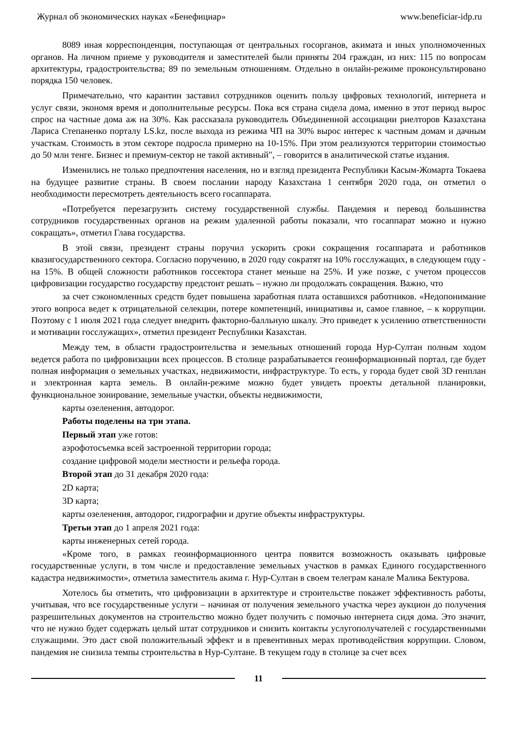Журнал об экономических науках «Бенефициар» www.beneficiar-idp.ru
8089 иная корреспонденция, поступающая от центральных госорганов, акимата и иных уполномоченных органов. На личном приеме у руководителя и заместителей были приняты 204 граждан, из них: 115 по вопросам архитектуры, градостроительства; 89 по земельным отношениям. Отдельно в онлайн-режиме проконсультировано порядка 150 человек.
Примечательно, что карантин заставил сотрудников оценить пользу цифровых технологий, интернета и услуг связи, экономя время и дополнительные ресурсы. Пока вся страна сидела дома, именно в этот период вырос спрос на частные дома аж на 30%. Как рассказала руководитель Объединенной ассоциации риелторов Казахстана Лариса Степаненко порталу LS.kz, после выхода из режима ЧП на 30% вырос интерес к частным домам и дачным участкам. Стоимость в этом секторе подросла примерно на 10-15%. При этом реализуются территории стоимостью до 50 млн тенге. Бизнес и премиум-сектор не такой активный", – говорится в аналитической статье издания.
Изменились не только предпочтения населения, но и взгляд президента Республики Касым-Жомарта Токаева на будущее развитие страны. В своем послании народу Казахстана 1 сентября 2020 года, он отметил о необходимости пересмотреть деятельность всего госаппарата.
«Потребуется перезагрузить систему государственной службы. Пандемия и перевод большинства сотрудников государственных органов на режим удаленной работы показали, что госаппарат можно и нужно сокращать», отметил Глава государства.
В этой связи, президент страны поручил ускорить сроки сокращения госаппарата и работников квазигосударственного сектора. Согласно поручению, в 2020 году сократят на 10% госслужащих, в следующем году - на 15%. В общей сложности работников госсектора станет меньше на 25%. И уже позже, с учетом процессов цифровизации государство государству предстоит решать – нужно ли продолжать сокращения. Важно, что
за счет сэкономленных средств будет повышена заработная плата оставшихся работников. «Недопонимание этого вопроса ведет к отрицательной селекции, потере компетенций, инициативы и, самое главное, – к коррупции. Поэтому с 1 июля 2021 года следует внедрить факторно-балльную шкалу. Это приведет к усилению ответственности и мотивации госслужащих», отметил президент Республики Казахстан.
Между тем, в области градостроительства и земельных отношений города Нур-Султан полным ходом ведется работа по цифровизации всех процессов. В столице разрабатывается геоинформационный портал, где будет полная информация о земельных участках, недвижимости, инфраструктуре. То есть, у города будет свой 3D генплан и электронная карта земель. В онлайн-режиме можно будет увидеть проекты детальной планировки, функциональное зонирование, земельные участки, объекты недвижимости,
карты озеленения, автодорог.
Работы поделены на три этапа.
Первый этап уже готов:
аэрофотосъемка всей застроенной территории города;
создание цифровой модели местности и рельефа города.
Второй этап до 31 декабря 2020 года:
2D карта;
3D карта;
карты озеленения, автодорог, гидрографии и другие объекты инфраструктуры.
Третьи этап до 1 апреля 2021 года:
карты инженерных сетей города.
«Кроме того, в рамках геоинформационного центра появится возможность оказывать цифровые государственные услуги, в том числе и предоставление земельных участков в рамках Единого государственного кадастра недвижимости», отметила заместитель акима г. Нур-Султан в своем телеграм канале Малика Бектурова.
Хотелось бы отметить, что цифровизации в архитектуре и строительстве покажет эффективность работы, учитывая, что все государственные услуги – начиная от получения земельного участка через аукцион до получения разрешительных документов на строительство можно будет получить с помочью интернета сидя дома. Это значит, что не нужно будет содержать целый штат сотрудников и снизить контакты услугополучателей с государственными служащими. Это даст свой положительный эффект и в превентивных мерах противодействия коррупции. Словом, пандемия не снизила темпы строительства в Нур-Султане. В текущем году в столице за счет всех
11